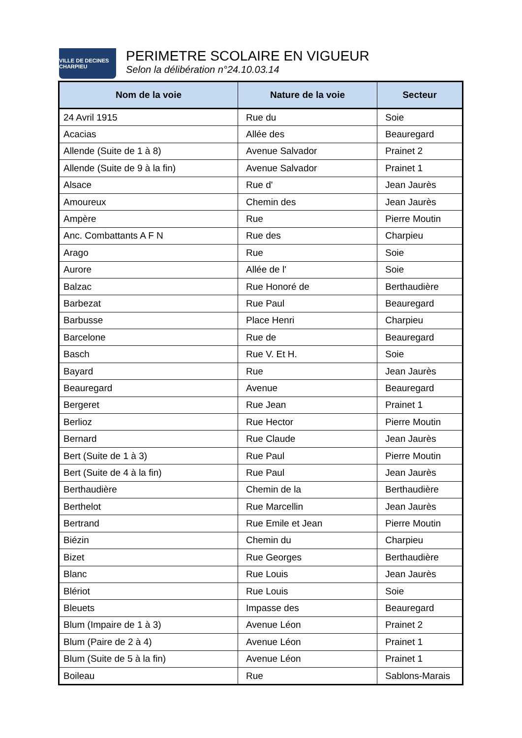VILLE DE DECINES CHARPIEU
PERIMETRE SCOLAIRE EN VIGUEUR
Selon la délibération n°24.10.03.14
| Nom de la voie | Nature de la voie | Secteur |
| --- | --- | --- |
| 24 Avril 1915 | Rue du | Soie |
| Acacias | Allée des | Beauregard |
| Allende (Suite de 1 à 8) | Avenue Salvador | Prainet 2 |
| Allende (Suite de 9 à la fin) | Avenue Salvador | Prainet 1 |
| Alsace | Rue d' | Jean Jaurès |
| Amoureux | Chemin des | Jean Jaurès |
| Ampère | Rue | Pierre Moutin |
| Anc. Combattants A F N | Rue des | Charpieu |
| Arago | Rue | Soie |
| Aurore | Allée de l' | Soie |
| Balzac | Rue Honoré de | Berthaudière |
| Barbezat | Rue Paul | Beauregard |
| Barbusse | Place Henri | Charpieu |
| Barcelone | Rue de | Beauregard |
| Basch | Rue V. Et H. | Soie |
| Bayard | Rue | Jean Jaurès |
| Beauregard | Avenue | Beauregard |
| Bergeret | Rue Jean | Prainet 1 |
| Berlioz | Rue Hector | Pierre Moutin |
| Bernard | Rue Claude | Jean Jaurès |
| Bert (Suite de 1 à 3) | Rue Paul | Pierre Moutin |
| Bert (Suite de 4 à la fin) | Rue Paul | Jean Jaurès |
| Berthaudière | Chemin de la | Berthaudière |
| Berthelot | Rue Marcellin | Jean Jaurès |
| Bertrand | Rue Emile et Jean | Pierre Moutin |
| Biézin | Chemin du | Charpieu |
| Bizet | Rue Georges | Berthaudière |
| Blanc | Rue Louis | Jean Jaurès |
| Blériot | Rue Louis | Soie |
| Bleuets | Impasse des | Beauregard |
| Blum (Impaire de 1 à 3) | Avenue Léon | Prainet 2 |
| Blum (Paire de 2 à 4) | Avenue Léon | Prainet 1 |
| Blum (Suite de 5 à la fin) | Avenue Léon | Prainet 1 |
| Boileau | Rue | Sablons-Marais |